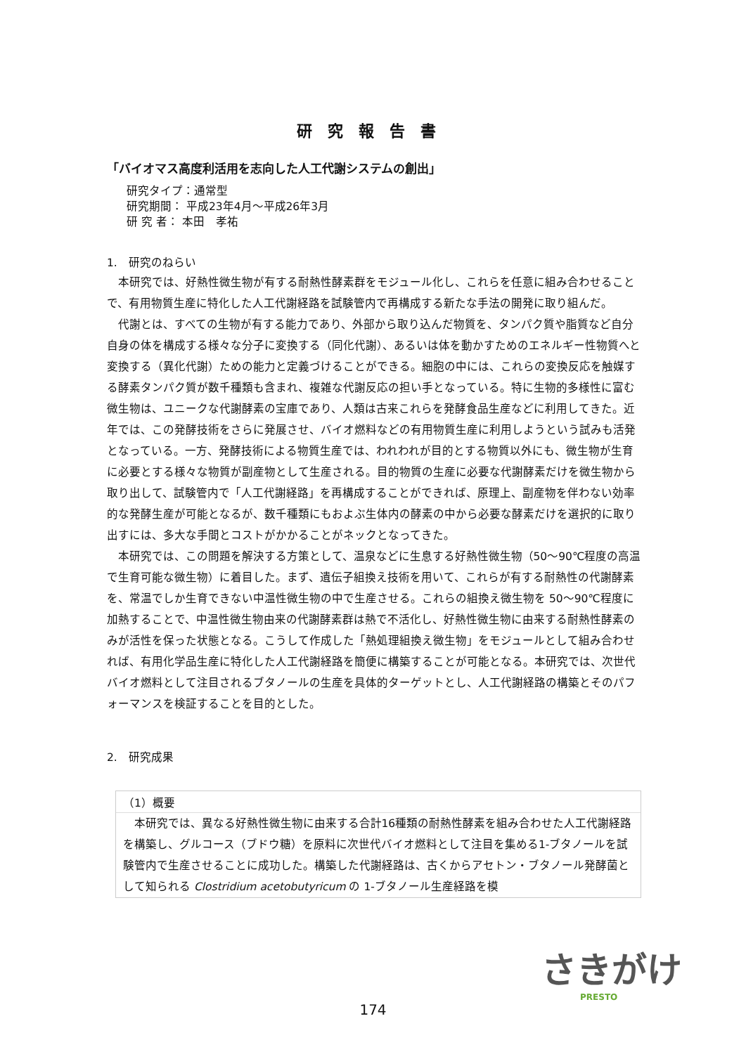研究報告書
「バイオマス高度利活用を志向した人工代謝システムの創出」
研究タイプ：通常型
研究期間： 平成23年4月～平成26年3月
研 究 者： 本田　孝祐
1.　研究のねらい
本研究では、好熱性微生物が有する耐熱性酵素群をモジュール化し、これらを任意に組み合わせることで、有用物質生産に特化した人工代謝経路を試験管内で再構成する新たな手法の開発に取り組んだ。
代謝とは、すべての生物が有する能力であり、外部から取り込んだ物質を、タンパク質や脂質など自分自身の体を構成する様々な分子に変換する（同化代謝）、あるいは体を動かすためのエネルギー性物質へと変換する（異化代謝）ための能力と定義づけることができる。細胞の中には、これらの変換反応を触媒する酵素タンパク質が数千種類も含まれ、複雑な代謝反応の担い手となっている。特に生物的多様性に富む微生物は、ユニークな代謝酵素の宝庫であり、人類は古来これらを発酵食品生産などに利用してきた。近年では、この発酵技術をさらに発展させ、バイオ燃料などの有用物質生産に利用しようという試みも活発となっている。一方、発酵技術による物質生産では、われわれが目的とする物質以外にも、微生物が生育に必要とする様々な物質が副産物として生産される。目的物質の生産に必要な代謝酵素だけを微生物から取り出して、試験管内で「人工代謝経路」を再構成することができれば、原理上、副産物を伴わない効率的な発酵生産が可能となるが、数千種類にもおよぶ生体内の酵素の中から必要な酵素だけを選択的に取り出すには、多大な手間とコストがかかることがネックとなってきた。
本研究では、この問題を解決する方策として、温泉などに生息する好熱性微生物（50～90℃程度の高温で生育可能な微生物）に着目した。まず、遺伝子組換え技術を用いて、これらが有する耐熱性の代謝酵素を、常温でしか生育できない中温性微生物の中で生産させる。これらの組換え微生物を 50～90℃程度に加熱することで、中温性微生物由来の代謝酵素群は熱で不活化し、好熱性微生物に由来する耐熱性酵素のみが活性を保った状態となる。こうして作成した「熱処理組換え微生物」をモジュールとして組み合わせれば、有用化学品生産に特化した人工代謝経路を簡便に構築することが可能となる。本研究では、次世代バイオ燃料として注目されるブタノールの生産を具体的ターゲットとし、人工代謝経路の構築とそのパフォーマンスを検証することを目的とした。
2.　研究成果
（1）概要
本研究では、異なる好熱性微生物に由来する合計16種類の耐熱性酵素を組み合わせた人工代謝経路を構築し、グルコース（ブドウ糖）を原料に次世代バイオ燃料として注目を集める1-ブタノールを試験管内で生産させることに成功した。構築した代謝経路は、古くからアセトン・ブタノール発酵菌として知られる Clostridium acetobutyricum の 1-ブタノール生産経路を模
さきがけ
PRESTO
174